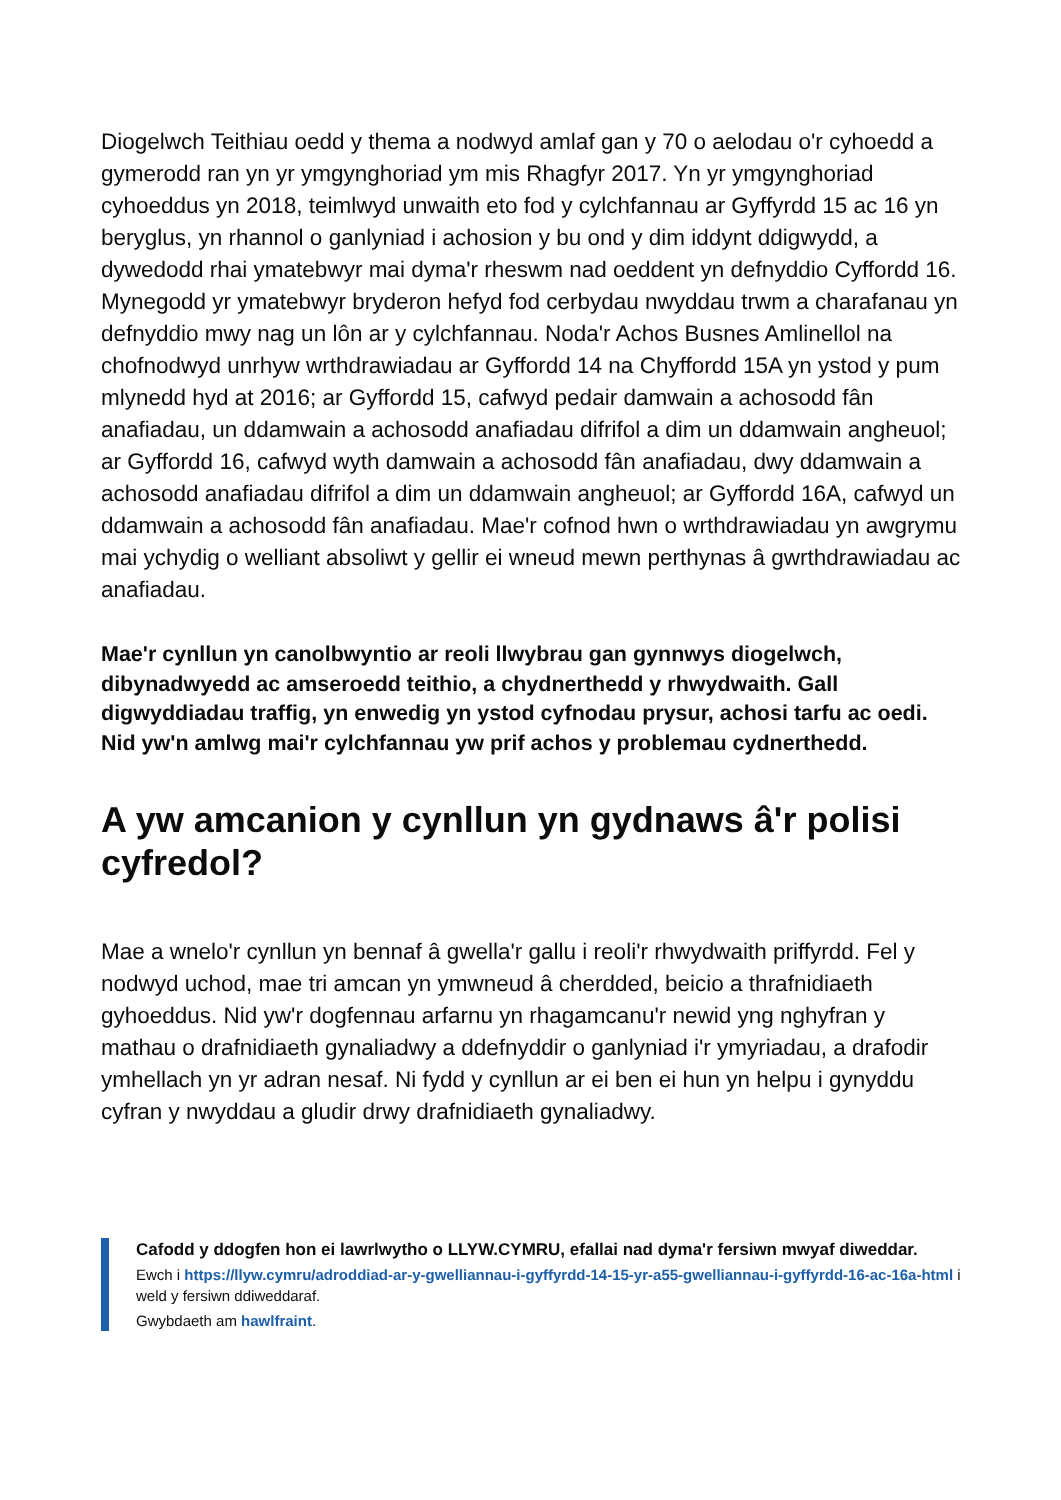Diogelwch Teithiau oedd y thema a nodwyd amlaf gan y 70 o aelodau o'r cyhoedd a gymerodd ran yn yr ymgynghoriad ym mis Rhagfyr 2017. Yn yr ymgynghoriad cyhoeddus yn 2018, teimlwyd unwaith eto fod y cylchfannau ar Gyffyrdd 15 ac 16 yn beryglus, yn rhannol o ganlyniad i achosion y bu ond y dim iddynt ddigwydd, a dywedodd rhai ymatebwyr mai dyma'r rheswm nad oeddent yn defnyddio Cyffordd 16. Mynegodd yr ymatebwyr bryderon hefyd fod cerbydau nwyddau trwm a charafanau yn defnyddio mwy nag un lôn ar y cylchfannau. Noda'r Achos Busnes Amlinellol na chofnodwyd unrhyw wrthdrawiadau ar Gyffordd 14 na Chyffordd 15A yn ystod y pum mlynedd hyd at 2016; ar Gyffordd 15, cafwyd pedair damwain a achosodd fân anafiadau, un ddamwain a achosodd anafiadau difrifol a dim un ddamwain angheuol; ar Gyffordd 16, cafwyd wyth damwain a achosodd fân anafiadau, dwy ddamwain a achosodd anafiadau difrifol a dim un ddamwain angheuol; ar Gyffordd 16A, cafwyd un ddamwain a achosodd fân anafiadau. Mae'r cofnod hwn o wrthdrawiadau yn awgrymu mai ychydig o welliant absoliwt y gellir ei wneud mewn perthynas â gwrthdrawiadau ac anafiadau.
Mae'r cynllun yn canolbwyntio ar reoli llwybrau gan gynnwys diogelwch, dibynadwyedd ac amseroedd teithio, a chydnerthedd y rhwydwaith. Gall digwyddiadau traffig, yn enwedig yn ystod cyfnodau prysur, achosi tarfu ac oedi. Nid yw'n amlwg mai'r cylchfannau yw prif achos y problemau cydnerthedd.
A yw amcanion y cynllun yn gydnaws â'r polisi cyfredol?
Mae a wnelo'r cynllun yn bennaf â gwella'r gallu i reoli'r rhwydwaith priffyrdd. Fel y nodwyd uchod, mae tri amcan yn ymwneud â cherdded, beicio a thrafnidiaeth gyhoeddus. Nid yw'r dogfennau arfarnu yn rhagamcanu'r newid yng nghyfran y mathau o drafnidiaeth gynaliadwy a ddefnyddir o ganlyniad i'r ymyriadau, a drafodir ymhellach yn yr adran nesaf. Ni fydd y cynllun ar ei ben ei hun yn helpu i gynyddu cyfran y nwyddau a gludir drwy drafnidiaeth gynaliadwy.
Cafodd y ddogfen hon ei lawrlwytho o LLYW.CYMRU, efallai nad dyma'r fersiwn mwyaf diweddar.
Ewch i https://llyw.cymru/adroddiad-ar-y-gwelliannau-i-gyffyrdd-14-15-yr-a55-gwelliannau-i-gyffyrdd-16-ac-16a-html i weld y fersiwn ddiweddaraf.
Gwybdaeth am hawlfraint.